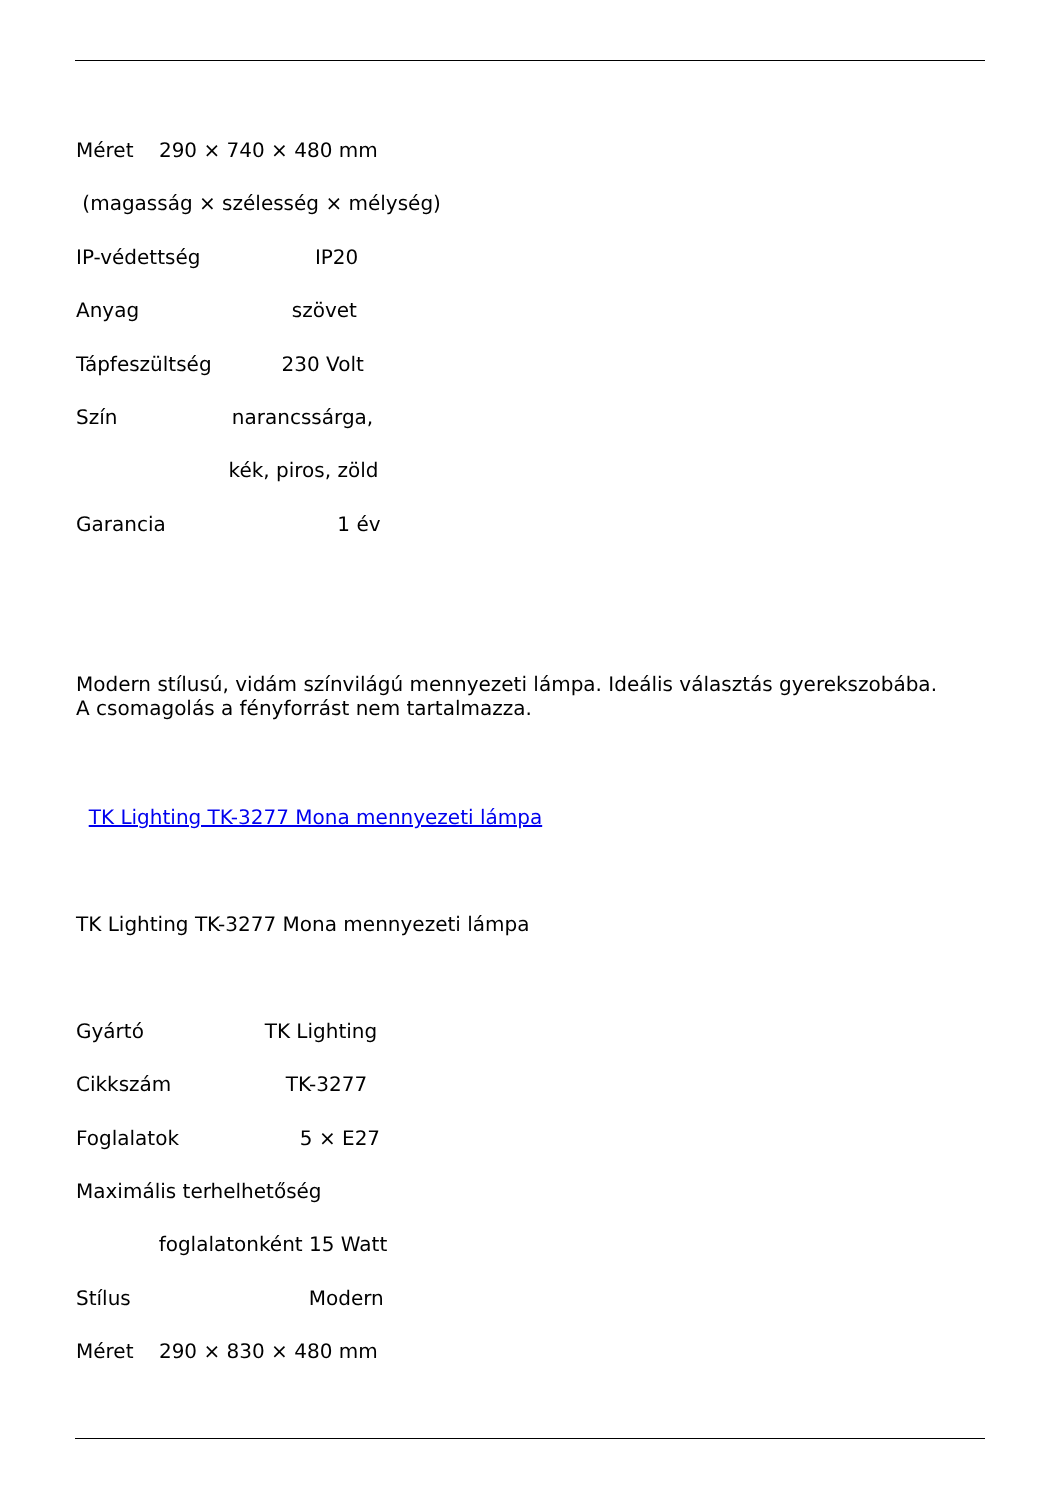Méret 290 × 740 × 480 mm
(magasság × szélesség × mélység)
IP-védettség IP20
Anyag szövet
Tápfeszültség 230 Volt
Szín narancssárga,
kék, piros, zöld
Garancia 1 év
Modern stílusú, vidám színvilágú mennyezeti lámpa. Ideális választás gyerekszobába. A csomagolás a fényforrást nem tartalmazza.
TK Lighting TK-3277 Mona mennyezeti lámpa
TK Lighting TK-3277 Mona mennyezeti lámpa
Gyártó TK Lighting
Cikkszám TK-3277
Foglalatok 5 × E27
Maximális terhelhetőség
foglalatonként 15 Watt
Stílus Modern
Méret 290 × 830 × 480 mm